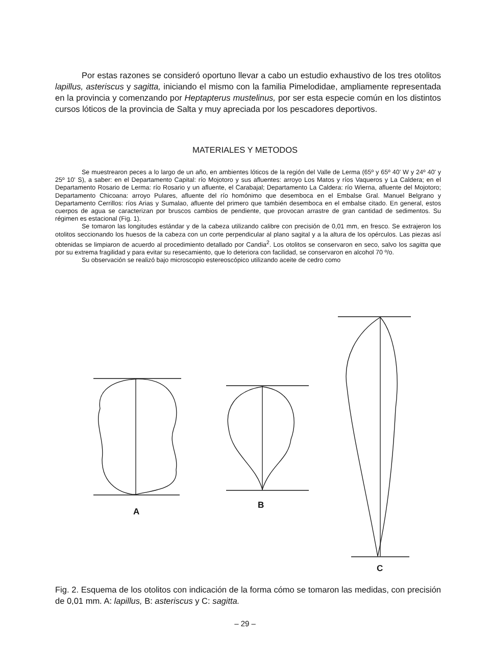Por estas razones se consideró oportuno llevar a cabo un estudio exhaustivo de los tres otolitos lapillus, asteriscus y sagitta, iniciando el mismo con la familia Pimelodidae, ampliamente representada en la provincia y comenzando por Heptapterus mustelinus, por ser esta especie común en los distintos cursos lóticos de la provincia de Salta y muy apreciada por los pescadores deportivos.
MATERIALES Y METODOS
Se muestrearon peces a lo largo de un año, en ambientes lóticos de la región del Valle de Lerma (65º y 65º 40' W y 24º 40' y 25º 10' S), a saber: en el Departamento Capital: río Mojotoro y sus afluentes: arroyo Los Matos y ríos Vaqueros y La Caldera; en el Departamento Rosario de Lerma: río Rosario y un afluente, el Carabajal; Departamento La Caldera: río Wierna, afluente del Mojotoro; Departamento Chicoana: arroyo Pulares, afluente del río homónimo que desemboca en el Embalse Gral. Manuel Belgrano y Departamento Cerrillos: ríos Arias y Sumalao, afluente del primero que también desemboca en el embalse citado. En general, estos cuerpos de agua se caracterizan por bruscos cambios de pendiente, que provocan arrastre de gran cantidad de sedimentos. Su régimen es estacional (Fig. 1).
Se tomaron las longitudes estándar y de la cabeza utilizando calibre con precisión de 0,01 mm, en fresco. Se extrajeron los otolitos seccionando los huesos de la cabeza con un corte perpendicular al plano sagital y a la altura de los opérculos. Las piezas así obtenidas se limpiaron de acuerdo al procedimiento detallado por Candia<sup>2</sup>. Los otolitos se conservaron en seco, salvo los sagitta que por su extrema fragilidad y para evitar su resecamiento, que lo deteriora con facilidad, se conservaron en alcohol 70 º/o.
Su observación se realizó bajo microscopio estereoscópico utilizando aceite de cedro como
A
B
C
Fig. 2. Esquema de los otolitos con indicación de la forma cómo se tomaron las medidas, con precisión de 0,01 mm. A: lapillus, B: asteriscus y C: sagitta.
– 29 –